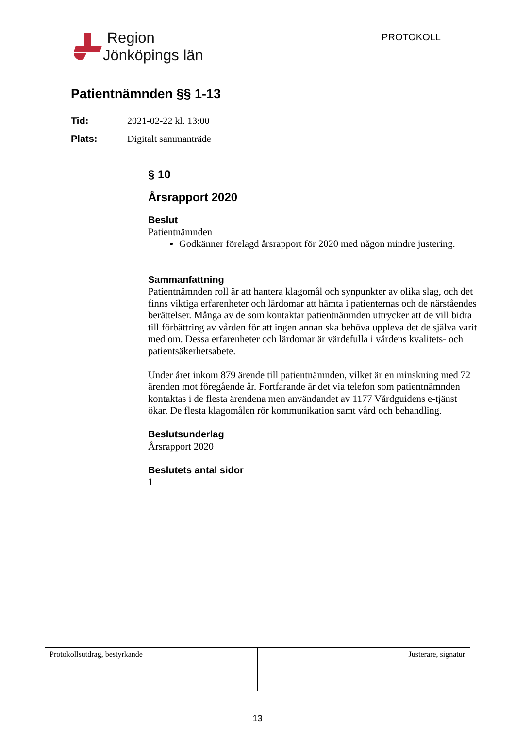Region
Jönköpings län
PROTOKOLL
Patientnämnden §§ 1-13
Tid: 2021-02-22 kl. 13:00
Plats: Digitalt sammanträde
§ 10
Årsrapport 2020
Beslut
Patientnämnden
Godkänner förelagd årsrapport för 2020 med någon mindre justering.
Sammanfattning
Patientnämnden roll är att hantera klagomål och synpunkter av olika slag, och det finns viktiga erfarenheter och lärdomar att hämta i patienternas och de närståendes berättelser. Många av de som kontaktar patientnämnden uttrycker att de vill bidra till förbättring av vården för att ingen annan ska behöva uppleva det de själva varit med om. Dessa erfarenheter och lärdomar är värdefulla i vårdens kvalitets- och patientsäkerhetsabete.
Under året inkom 879 ärende till patientnämnden, vilket är en minskning med 72 ärenden mot föregående år. Fortfarande är det via telefon som patientnämnden kontaktas i de flesta ärendena men användandet av 1177 Vårdguidens e-tjänst ökar. De flesta klagomålen rör kommunikation samt vård och behandling.
Beslutsunderlag
Årsrapport 2020
Beslutets antal sidor
1
Protokollsutdrag, bestyrkande Justerare, signatur
13